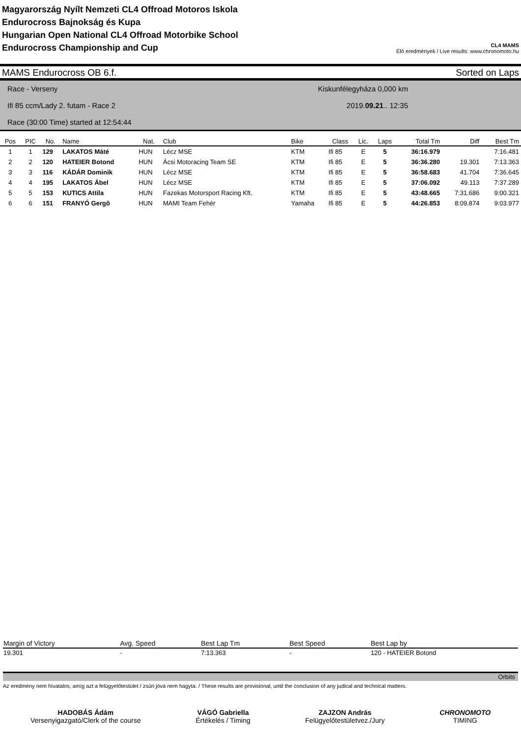Magyarország Nyílt Nemzeti CL4 Offroad Motoros Iskola
Endurocross Bajnokság és Kupa
Hungarian Open National CL4 Offroad Motorbike School
Endurocross Championship and Cup
CL4 MAMS
Élő eredmények / Live results: www.chronomoto.hu
MAMS Endurocross OB 6.f. Sorted on Laps
Kiskunfélegyháza 0,000 km
2019.09.21.. 12:35
Race - Verseny
Ifi 85 ccm/Lady 2. futam - Race 2
Race (30:00 Time) started at 12:54:44
| Pos | PIC | No. | Name | Nat. | Club | Bike | Class | Lic. | Laps | Total Tm | Diff | Best Tm |
| --- | --- | --- | --- | --- | --- | --- | --- | --- | --- | --- | --- | --- |
| 1 | 1 | 129 | LAKATOS Máté | HUN | Lécz MSE | KTM | Ifi 85 | E | 5 | 36:16.979 | | 7:16.481 |
| 2 | 2 | 120 | HATEIER Botond | HUN | Ácsi Motoracing Team SE | KTM | Ifi 85 | E | 5 | 36:36.280 | 19.301 | 7:13.363 |
| 3 | 3 | 116 | KÁDÁR Dominik | HUN | Lécz MSE | KTM | Ifi 85 | E | 5 | 36:58.683 | 41.704 | 7:36.645 |
| 4 | 4 | 195 | LAKATOS Ábel | HUN | Lécz MSE | KTM | Ifi 85 | E | 5 | 37:06.092 | 49.113 | 7:37.289 |
| 5 | 5 | 153 | KUTICS Attila | HUN | Fazekas Motorsport Racing Kft. | KTM | Ifi 85 | E | 5 | 43:48.665 | 7:31.686 | 9:00.321 |
| 6 | 6 | 151 | FRANYÓ Gergõ | HUN | MAMI Team Fehér | Yamaha | Ifi 85 | E | 5 | 44:26.853 | 8:09.874 | 9:03.977 |
| Margin of Victory | Avg. Speed | Best Lap Tm | Best Speed | Best Lap by |
| --- | --- | --- | --- | --- |
| 19.301 | - | 7:13.363 | - | 120 - HATEIER Botond |
Orbits
Az eredmény nem hivatalos, amíg azt a felügyelőtestület / zsűri jóvá nem hagyta. / These results are provisional, until the conclusion of any judical and technical matters.
HADOBÁS Ádám
Versenyigazgató/Clerk of the course
VÁGÓ Gabriella
Értékelés / Timing
ZAJZON András
Felügyelőtestületvez./Jury
CHRONOMOTO
TIMING